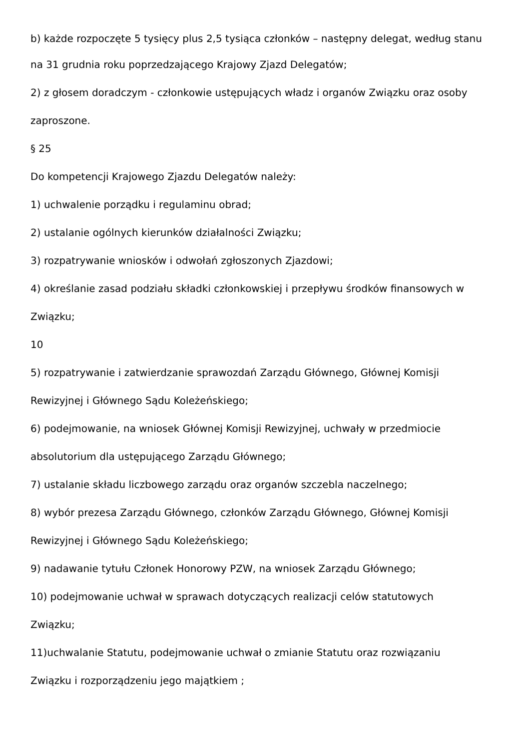b) każde rozpoczęte 5 tysięcy plus 2,5 tysiąca członków – następny delegat, według stanu
na 31 grudnia roku poprzedzającego Krajowy Zjazd Delegatów;
2) z głosem doradczym - członkowie ustępujących władz i organów Związku oraz osoby
zaproszone.
§ 25
Do kompetencji Krajowego Zjazdu Delegatów należy:
1) uchwalenie porządku i regulaminu obrad;
2) ustalanie ogólnych kierunków działalności Związku;
3) rozpatrywanie wniosków i odwołań zgłoszonych Zjazdowi;
4) określanie zasad podziału składki członkowskiej i przepływu środków finansowych w
Związku;
10
5) rozpatrywanie i zatwierdzanie sprawozdań Zarządu Głównego, Głównej Komisji
Rewizyjnej i Głównego Sądu Koleżeńskiego;
6) podejmowanie, na wniosek Głównej Komisji Rewizyjnej, uchwały w przedmiocie
absolutorium dla ustępującego Zarządu Głównego;
7) ustalanie składu liczbowego zarządu oraz organów szczebla naczelnego;
8) wybór prezesa Zarządu Głównego, członków Zarządu Głównego, Głównej Komisji
Rewizyjnej i Głównego Sądu Koleżeńskiego;
9) nadawanie tytułu Członek Honorowy PZW, na wniosek Zarządu Głównego;
10) podejmowanie uchwał w sprawach dotyczących realizacji celów statutowych
Związku;
11)uchwalanie Statutu, podejmowanie uchwał o zmianie Statutu oraz rozwiązaniu
Związku i rozporządzeniu jego majątkiem ;